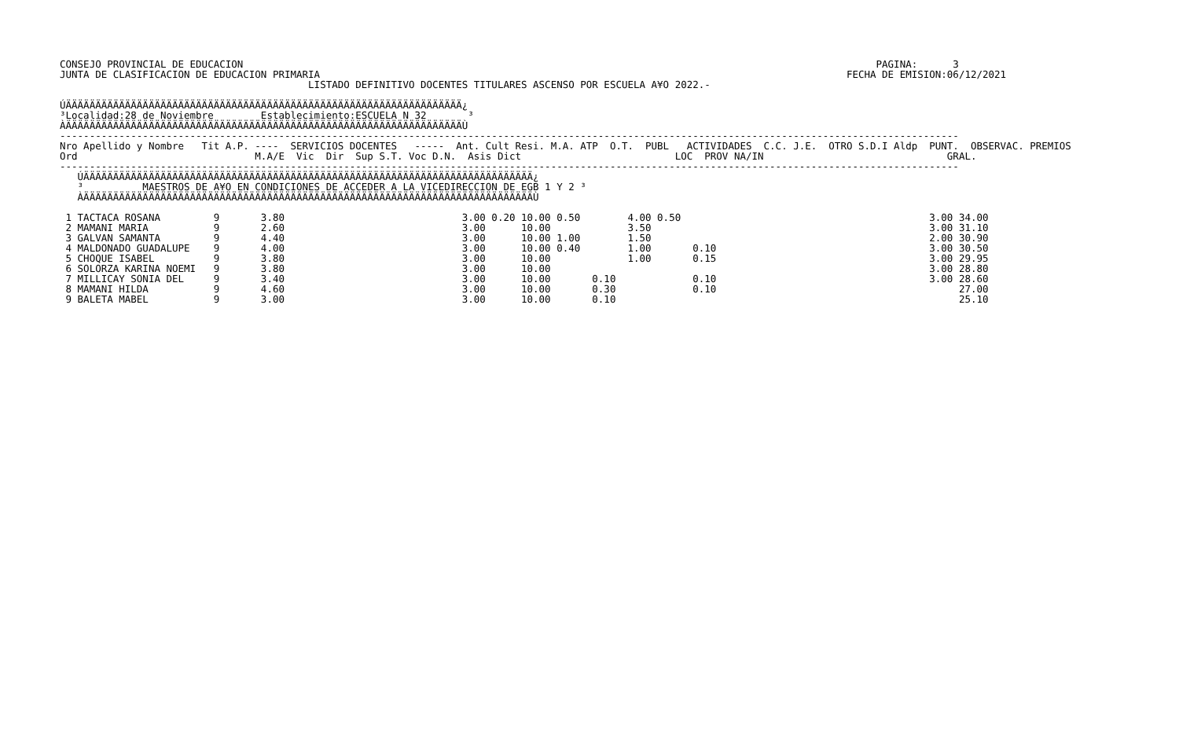CONSEJO PROVINCIAL DE EDUCACION                                                                                                           PAGINA:      3
JUNTA DE CLASIFICACION DE EDUCACION PRIMARIA                                                                                         FECHA DE EMISION:06/12/2021
                                          LISTADO DEFINITIVO DOCENTES TITULARES ASCENSO POR ESCUELA A¥O 2022.-

ÚÄÄÄÄÄÄÄÄÄÄÄÄÄÄÄÄÄÄÄÄÄÄÄÄÄÄÄÄÄÄÄÄÄÄÄÄÄÄÄÄÄÄÄÄÄÄÄÄÄÄÄÄÄÄÄÄÄÄÄÄÄÄÄÄÄÄÄ¿
³Localidad:28 de Noviembre        Establecimiento:ESCUELA N 32       ³
ÀÄÄÄÄÄÄÄÄÄÄÄÄÄÄÄÄÄÄÄÄÄÄÄÄÄÄÄÄÄÄÄÄÄÄÄÄÄÄÄÄÄÄÄÄÄÄÄÄÄÄÄÄÄÄÄÄÄÄÄÄÄÄÄÄÄÄÄÙ
--------------------------------------------------------------------------------------------------------------------------------------------------------
Nro Apellido y Nombre   Tit A.P. ----  SERVICIOS DOCENTES   -----  Ant. Cult Resi. M.A. ATP  O.T.  PUBL   ACTIVIDADES  C.C. J.E.  OTRO S.D.I Aldp  PUNT.  OBSERVAC. PREMIOS
Ord                              M.A/E  Vic  Dir  Sup S.T. Voc D.N.  Asis Dict                          LOC  PROV NA/IN                               GRAL.
--------------------------------------------------------------------------------------------------------------------------------------------------------
   ÚÄÄÄÄÄÄÄÄÄÄÄÄÄÄÄÄÄÄÄÄÄÄÄÄÄÄÄÄÄÄÄÄÄÄÄÄÄÄÄÄÄÄÄÄÄÄÄÄÄÄÄÄÄÄÄÄÄÄÄÄÄÄÄÄÄÄÄÄÄÄÄÄÄÄÄÄ¿
   ³          MAESTROS DE A¥O EN CONDICIONES DE ACCEDER A LA VICEDIRECCION DE EGB 1 Y 2 ³
   ÀÄÄÄÄÄÄÄÄÄÄÄÄÄÄÄÄÄÄÄÄÄÄÄÄÄÄÄÄÄÄÄÄÄÄÄÄÄÄÄÄÄÄÄÄÄÄÄÄÄÄÄÄÄÄÄÄÄÄÄÄÄÄÄÄÄÄÄÄÄÄÄÄÄÄÄÄÙ
| Nro Apellido y Nombre |
| --- |
 1 TACTACA ROSANA         9       3.80                              3.00 0.20 10.00 0.50        4.00 0.50                                          3.00 34.00
 2 MAMANI MARIA           9       2.60                              3.00      10.00             3.50                                               3.00 31.10
 3 GALVAN SAMANTA         9       4.40                              3.00      10.00 1.00        1.50                                               2.00 30.90
 4 MALDONADO GUADALUPE    9       4.00                              3.00      10.00 0.40        1.00       0.10                                    3.00 30.50
 5 CHOQUE ISABEL          9       3.80                              3.00      10.00             1.00       0.15                                    3.00 29.95
 6 SOLORZA KARINA NOEMI   9       3.80                              3.00      10.00                                                                3.00 28.80
 7 MILLICAY SONIA DEL     9       3.40                              3.00      10.00       0.10             0.10                                    3.00 28.60
 8 MAMANI HILDA           9       4.60                              3.00      10.00       0.30             0.10                                         27.00
 9 BALETA MABEL           9       3.00                              3.00      10.00       0.10                                                          25.10